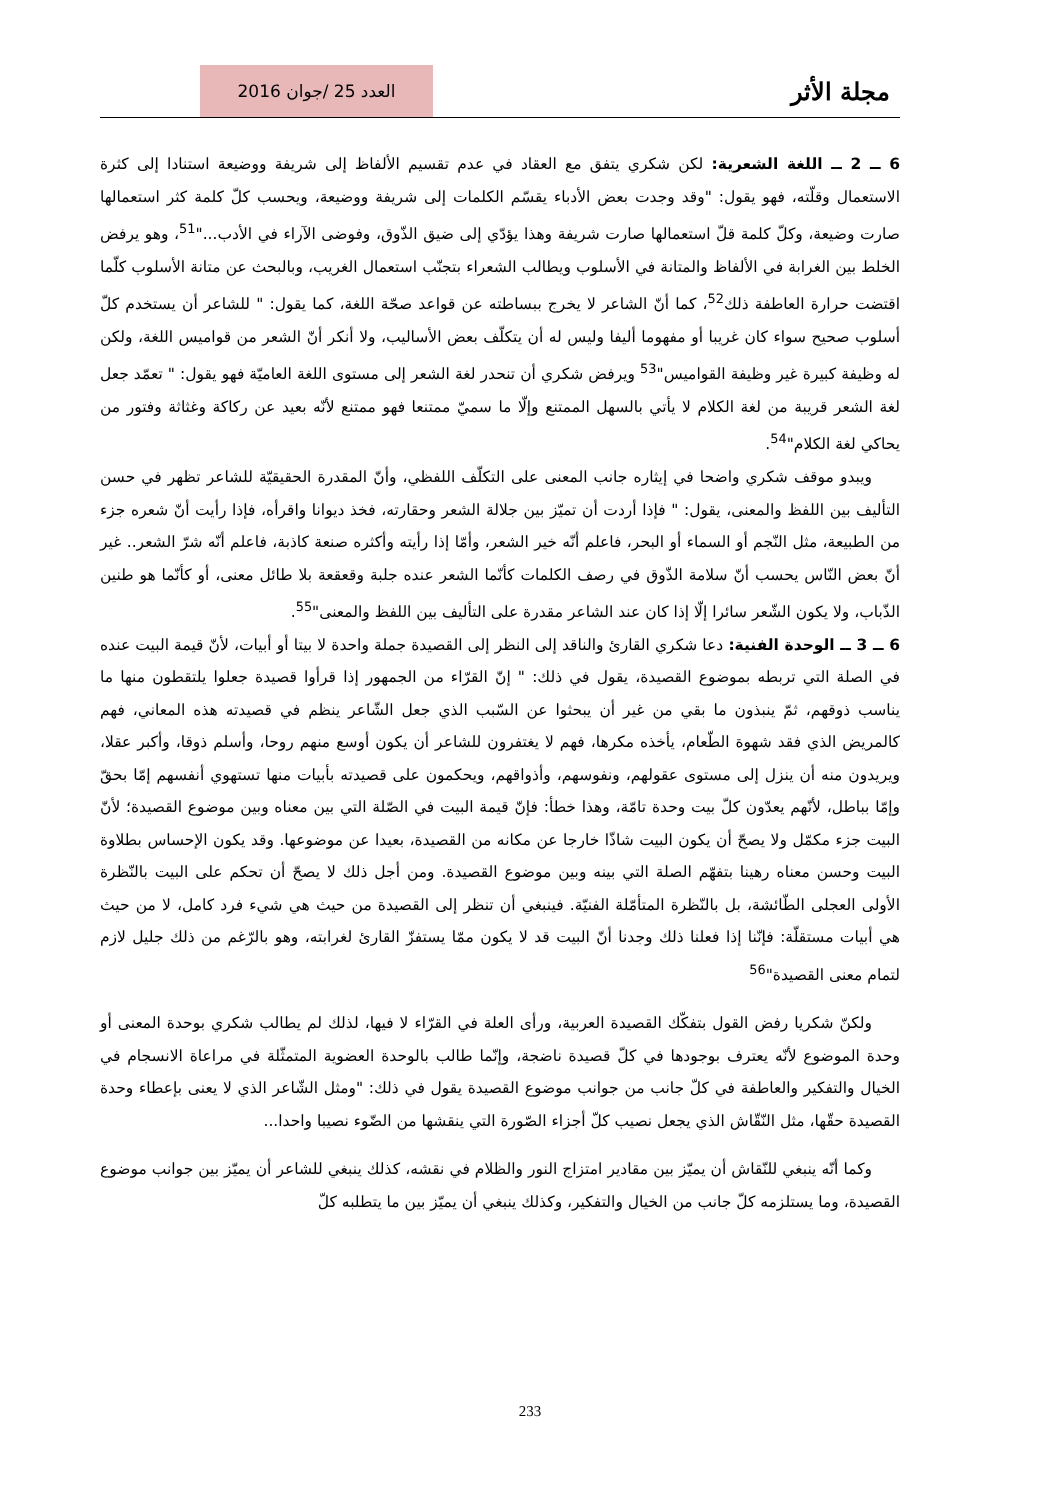مجلة الأثر
العدد 25 /جوان 2016
6 ــ 2 ــ اللغة الشعرية: لكن شكري يتفق مع العقاد في عدم تقسيم الألفاظ إلى شريفة ووضيعة استنادا إلى كثرة الاستعمال وقلّته، فهو يقول: "وقد وجدت بعض الأدباء يقسّم الكلمات إلى شريفة ووضيعة، ويحسب كلّ كلمة كثر استعمالها صارت وضيعة، وكلّ كلمة قلّ استعمالها صارت شريفة وهذا يؤدّي إلى ضيق الذّوق، وفوضى الآراء في الأدب..."<sup>51</sup>، وهو يرفض الخلط بين الغرابة في الألفاظ والمتانة في الأسلوب ويطالب الشعراء بتجنّب استعمال الغريب، وبالبحث عن متانة الأسلوب كلّما اقتضت حرارة العاطفة ذلك<sup>52</sup>، كما أنّ الشاعر لا يخرج ببساطته عن قواعد صحّة اللغة، كما يقول: " للشاعر أن يستخدم كلّ أسلوب صحيح سواء كان غريبا أو مفهوما أليفا وليس له أن يتكلّف بعض الأساليب، ولا أنكر أنّ الشعر من قواميس اللغة، ولكن له وظيفة كبيرة غير وظيفة القواميس"<sup>53</sup> ويرفض شكري أن تنحدر لغة الشعر إلى مستوى اللغة العاميّة فهو يقول: " تعمّد جعل لغة الشعر قريبة من لغة الكلام لا يأتي بالسهل الممتنع وإلّا ما سميّ ممتنعا فهو ممتنع لأنّه بعيد عن ركاكة وغثاثة وفتور من يحاكي لغة الكلام"<sup>54</sup>.
ويبدو موقف شكري واضحا في إيثاره جانب المعنى على التكلّف اللفظي، وأنّ المقدرة الحقيقيّة للشاعر تظهر في حسن التأليف بين اللفظ والمعنى، يقول: " فإذا أردت أن تميّز بين جلالة الشعر وحقارته، فخذ ديوانا واقرأه، فإذا رأيت أنّ شعره جزء من الطبيعة، مثل النّجم أو السماء أو البحر، فاعلم أنّه خير الشعر، وأمّا إذا رأيته وأكثره صنعة كاذبة، فاعلم أنّه شرّ الشعر.. غير أنّ بعض النّاس يحسب أنّ سلامة الذّوق في رصف الكلمات كأنّما الشعر عنده جلبة وقعقعة بلا طائل معنى، أو كأنّما هو طنين الذّباب، ولا يكون الشّعر سائرا إلّا إذا كان عند الشاعر مقدرة على التأليف بين اللفظ والمعنى"<sup>55</sup>.
6 ــ 3 ــ الوحدة الفنية: دعا شكري القارئ والناقد إلى النظر إلى القصيدة جملة واحدة لا بيتا أو أبيات، لأنّ قيمة البيت عنده في الصلة التي تربطه بموضوع القصيدة، يقول في ذلك: " إنّ القرّاء من الجمهور إذا قرأوا قصيدة جعلوا يلتقطون منها ما يناسب ذوقهم، ثمّ ينبذون ما بقي من غير أن يبحثوا عن السّبب الذي جعل الشّاعر ينظم في قصيدته هذه المعاني، فهم كالمريض الذي فقد شهوة الطّعام، يأخذه مكرها، فهم لا يغتفرون للشاعر أن يكون أوسع منهم روحا، وأسلم ذوقا، وأكبر عقلا، ويريدون منه أن ينزل إلى مستوى عقولهم، ونفوسهم، وأذواقهم، ويحكمون على قصيدته بأبيات منها تستهوي أنفسهم إمّا بحقّ وإمّا بباطل، لأنّهم يعدّون كلّ بيت وحدة تامّة، وهذا خطأ: فإنّ قيمة البيت في الصّلة التي بين معناه وبين موضوع القصيدة؛ لأنّ البيت جزء مكمّل ولا يصحّ أن يكون البيت شاذّا خارجا عن مكانه من القصيدة، بعيدا عن موضوعها. وقد يكون الإحساس بطلاوة البيت وحسن معناه رهينا بتفهّم الصلة التي بينه وبين موضوع القصيدة. ومن أجل ذلك لا يصحّ أن تحكم على البيت بالنّظرة الأولى العجلى الطّائشة، بل بالنّظرة المتأمّلة الفنيّة. فينبغي أن تنظر إلى القصيدة من حيث هي شيء فرد كامل، لا من حيث هي أبيات مستقلّة: فإنّنا إذا فعلنا ذلك وجدنا أنّ البيت قد لا يكون ممّا يستفزّ القارئ لغرابته، وهو بالرّغم من ذلك جليل لازم لتمام معنى القصيدة"<sup>56</sup>
ولكنّ شكريا رفض القول بتفكّك القصيدة العربية، ورأى العلة في القرّاء لا فيها، لذلك لم يطالب شكري بوحدة المعنى أو وحدة الموضوع لأنّه يعترف بوجودها في كلّ قصيدة ناضجة، وإنّما طالب بالوحدة العضوية المتمثّلة في مراعاة الانسجام في الخيال والتفكير والعاطفة في كلّ جانب من جوانب موضوع القصيدة يقول في ذلك: "ومثل الشّاعر الذي لا يعنى بإعطاء وحدة القصيدة حقّها، مثل النّقّاش الذي يجعل نصيب كلّ أجزاء الصّورة التي ينقشها من الضّوء نصيبا واحدا...
وكما أنّه ينبغي للنّقاش أن يميّز بين مقادير امتزاج النور والظلام في نقشه، كذلك ينبغي للشاعر أن يميّز بين جوانب موضوع القصيدة، وما يستلزمه كلّ جانب من الخيال والتفكير، وكذلك ينبغي أن يميّز بين ما يتطلبه كلّ
233